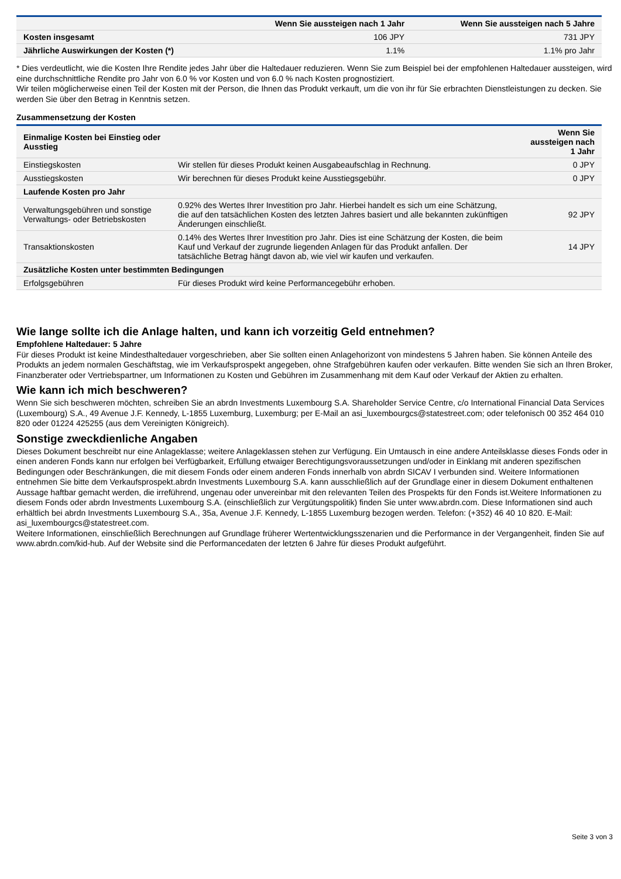| | Wenn Sie aussteigen nach 1 Jahr | Wenn Sie aussteigen nach 5 Jahre |
| --- | --- | --- |
| Kosten insgesamt | 106 JPY | 731 JPY |
| Jährliche Auswirkungen der Kosten (*) | 1.1% | 1.1% pro Jahr |
* Dies verdeutlicht, wie die Kosten Ihre Rendite jedes Jahr über die Haltedauer reduzieren. Wenn Sie zum Beispiel bei der empfohlenen Haltedauer aussteigen, wird eine durchschnittliche Rendite pro Jahr von 6.0 % vor Kosten und von 6.0 % nach Kosten prognostiziert.
Wir teilen möglicherweise einen Teil der Kosten mit der Person, die Ihnen das Produkt verkauft, um die von ihr für Sie erbrachten Dienstleistungen zu decken. Sie werden Sie über den Betrag in Kenntnis setzen.
Zusammensetzung der Kosten
| Einmalige Kosten bei Einstieg oder Ausstieg | | Wenn Sie aussteigen nach 1 Jahr |
| Einstiegskosten | Wir stellen für dieses Produkt keinen Ausgabeaufschlag in Rechnung. | 0 JPY |
| Ausstiegskosten | Wir berechnen für dieses Produkt keine Ausstiegsgebühr. | 0 JPY |
| Laufende Kosten pro Jahr | | |
| Verwaltungsgebühren und sonstige Verwaltungs- oder Betriebskosten | 0.92% des Wertes Ihrer Investition pro Jahr. Hierbei handelt es sich um eine Schätzung, die auf den tatsächlichen Kosten des letzten Jahres basiert und alle bekannten zukünftigen Änderungen einschließt. | 92 JPY |
| Transaktionskosten | 0.14% des Wertes Ihrer Investition pro Jahr. Dies ist eine Schätzung der Kosten, die beim Kauf und Verkauf der zugrunde liegenden Anlagen für das Produkt anfallen. Der tatsächliche Betrag hängt davon ab, wie viel wir kaufen und verkaufen. | 14 JPY |
| Zusätzliche Kosten unter bestimmten Bedingungen | | |
| Erfolgsgebühren | Für dieses Produkt wird keine Performancegebühr erhoben. | |
Wie lange sollte ich die Anlage halten, und kann ich vorzeitig Geld entnehmen?
Empfohlene Haltedauer: 5 Jahre
Für dieses Produkt ist keine Mindesthaltedauer vorgeschrieben, aber Sie sollten einen Anlagehorizont von mindestens 5 Jahren haben. Sie können Anteile des Produkts an jedem normalen Geschäftstag, wie im Verkaufsprospekt angegeben, ohne Strafgebühren kaufen oder verkaufen. Bitte wenden Sie sich an Ihren Broker, Finanzberater oder Vertriebspartner, um Informationen zu Kosten und Gebühren im Zusammenhang mit dem Kauf oder Verkauf der Aktien zu erhalten.
Wie kann ich mich beschweren?
Wenn Sie sich beschweren möchten, schreiben Sie an abrdn Investments Luxembourg S.A. Shareholder Service Centre, c/o International Financial Data Services (Luxembourg) S.A., 49 Avenue J.F. Kennedy, L-1855 Luxemburg, Luxemburg; per E-Mail an asi_luxembourgcs@statestreet.com; oder telefonisch 00 352 464 010 820 oder 01224 425255 (aus dem Vereinigten Königreich).
Sonstige zweckdienliche Angaben
Dieses Dokument beschreibt nur eine Anlageklasse; weitere Anlageklassen stehen zur Verfügung. Ein Umtausch in eine andere Anteilsklasse dieses Fonds oder in einen anderen Fonds kann nur erfolgen bei Verfügbarkeit, Erfüllung etwaiger Berechtigungsvoraussetzungen und/oder in Einklang mit anderen spezifischen Bedingungen oder Beschränkungen, die mit diesem Fonds oder einem anderen Fonds innerhalb von abrdn SICAV I verbunden sind. Weitere Informationen entnehmen Sie bitte dem Verkaufsprospekt.abrdn Investments Luxembourg S.A. kann ausschließlich auf der Grundlage einer in diesem Dokument enthaltenen Aussage haftbar gemacht werden, die irreführend, ungenau oder unvereinbar mit den relevanten Teilen des Prospekts für den Fonds ist.Weitere Informationen zu diesem Fonds oder abrdn Investments Luxembourg S.A. (einschließlich zur Vergütungspolitik) finden Sie unter www.abrdn.com. Diese Informationen sind auch erhältlich bei abrdn Investments Luxembourg S.A., 35a, Avenue J.F. Kennedy, L-1855 Luxemburg bezogen werden. Telefon: (+352) 46 40 10 820. E-Mail: asi_luxembourgcs@statestreet.com.
Weitere Informationen, einschließlich Berechnungen auf Grundlage früherer Wertentwicklungsszenarien und die Performance in der Vergangenheit, finden Sie auf www.abrdn.com/kid-hub. Auf der Website sind die Performancedaten der letzten 6 Jahre für dieses Produkt aufgeführt.
Seite 3 von 3